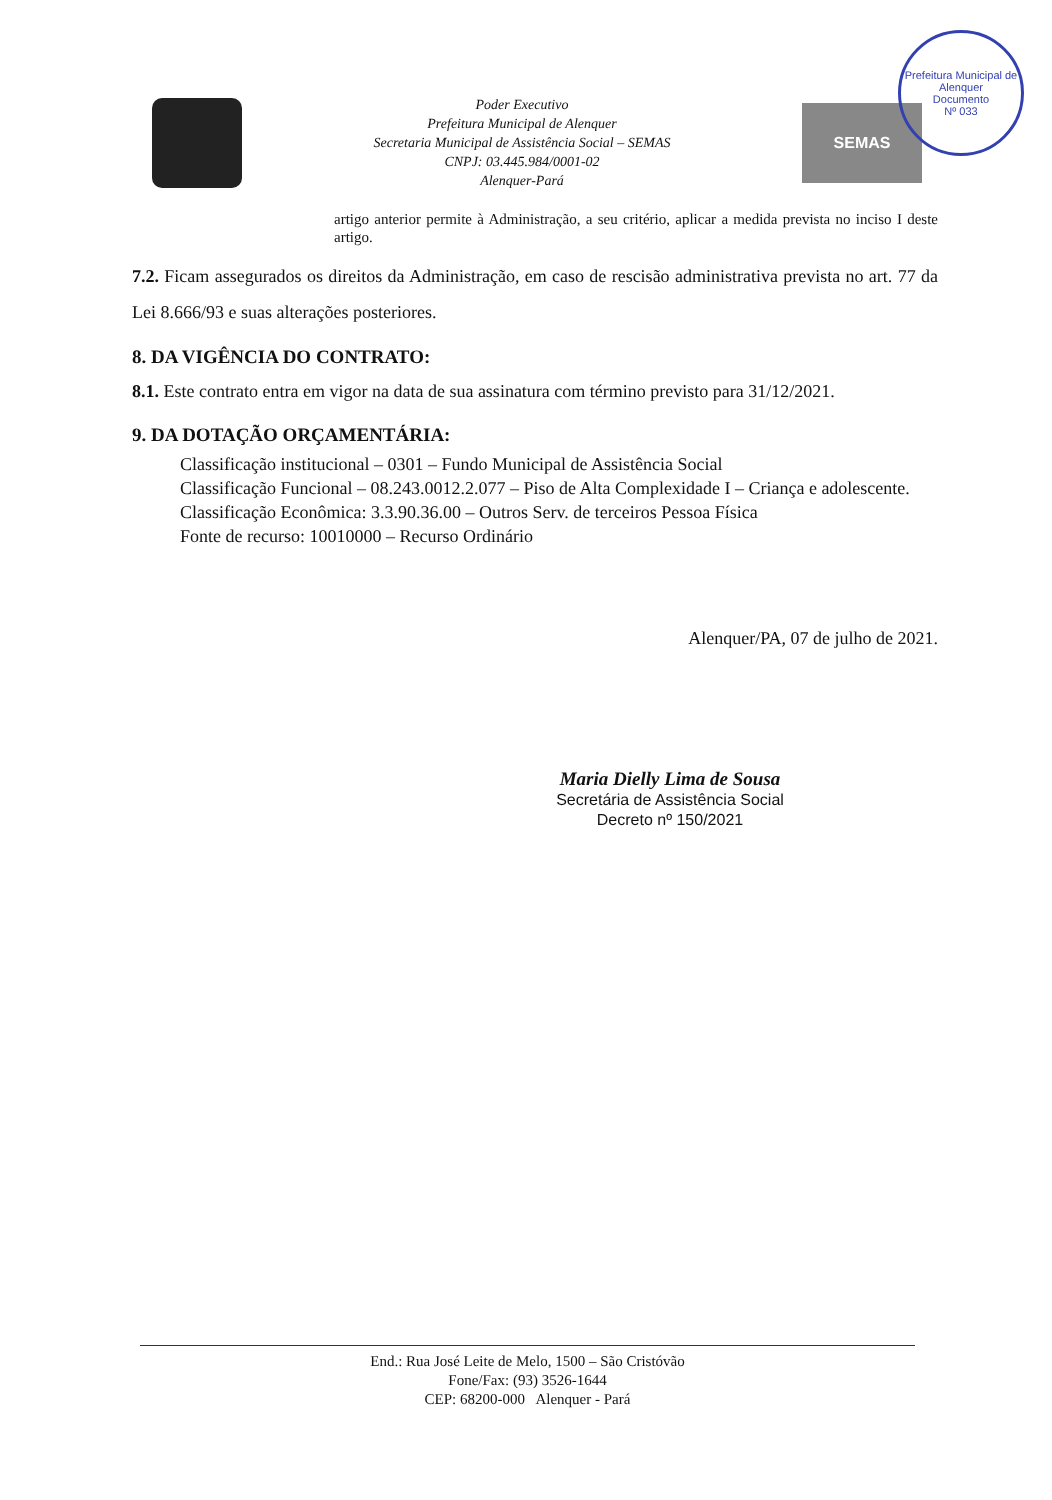Prefeitura Municipal de Alenquer
Documento
Nº 033
Poder Executivo
Prefeitura Municipal de Alenquer
Secretaria Municipal de Assistência Social – SEMAS
CNPJ: 03.445.984/0001-02
Alenquer-Pará
SEMAS
artigo anterior permite à Administração, a seu critério, aplicar a medida prevista no inciso I deste artigo.
7.2. Ficam assegurados os direitos da Administração, em caso de rescisão administrativa prevista no art. 77 da Lei 8.666/93 e suas alterações posteriores.
8. DA VIGÊNCIA DO CONTRATO:
8.1. Este contrato entra em vigor na data de sua assinatura com término previsto para 31/12/2021.
9. DA DOTAÇÃO ORÇAMENTÁRIA:
Classificação institucional – 0301 – Fundo Municipal de Assistência Social
Classificação Funcional – 08.243.0012.2.077 – Piso de Alta Complexidade I – Criança e adolescente.
Classificação Econômica: 3.3.90.36.00 – Outros Serv. de terceiros Pessoa Física
Fonte de recurso: 10010000 – Recurso Ordinário
Alenquer/PA, 07 de julho de 2021.
Maria Dielly Lima de Sousa
Secretária de Assistência Social
Decreto nº 150/2021
End.: Rua José Leite de Melo, 1500 – São Cristóvão
Fone/Fax: (93) 3526-1644
CEP: 68200-000 Alenquer - Pará